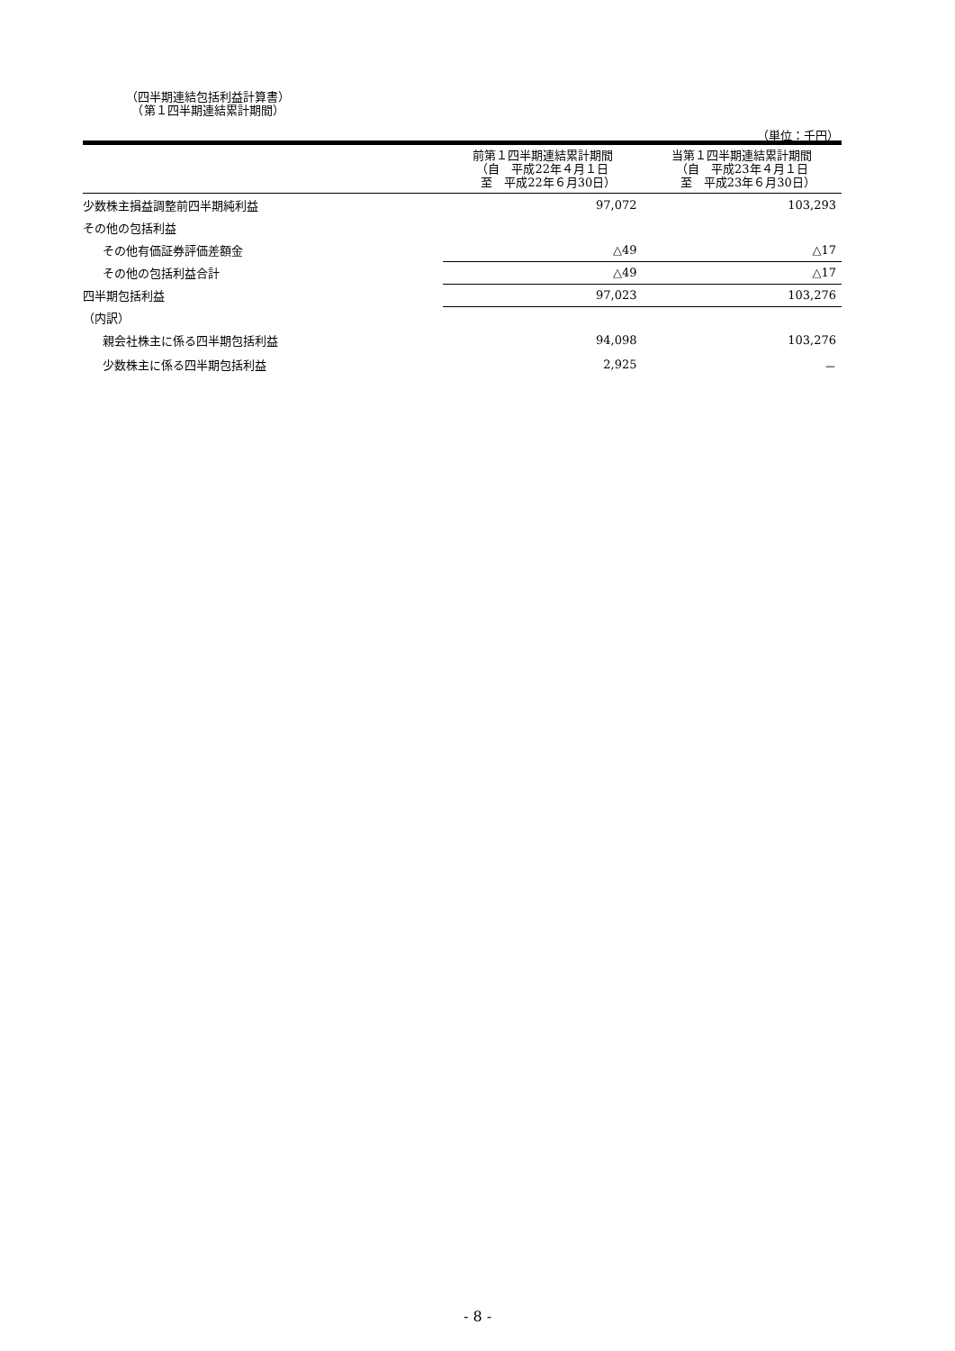（四半期連結包括利益計算書）
　（第１四半期連結累計期間）
（単位：千円）
| | 前第１四半期連結累計期間 （自 平成22年４月１日 至 平成22年６月30日） | 当第１四半期連結累計期間 （自 平成23年４月１日 至 平成23年６月30日） |
| --- | --- | --- |
| 少数株主損益調整前四半期純利益 | 97,072 | 103,293 |
| その他の包括利益 | | |
| その他有価証券評価差額金 | △49 | △17 |
| その他の包括利益合計 | △49 | △17 |
| 四半期包括利益 | 97,023 | 103,276 |
| （内訳） | | |
| 親会社株主に係る四半期包括利益 | 94,098 | 103,276 |
| 少数株主に係る四半期包括利益 | 2,925 | － |
- 8 -